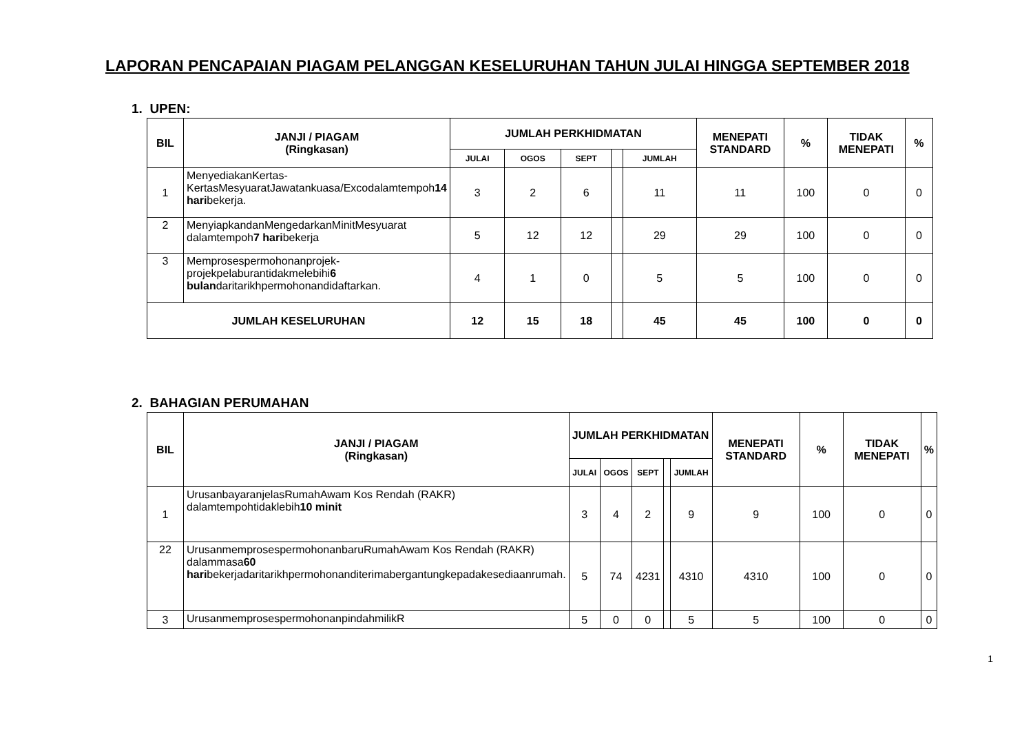LAPORAN PENCAPAIAN PIAGAM PELANGGAN KESELURUHAN TAHUN JULAI HINGGA SEPTEMBER 2018
1. UPEN:
| BIL | JANJI / PIAGAM (Ringkasan) | JUMLAH PERKHIDMATAN | | | | | MENEPATI STANDARD | % | TIDAK MENEPATI | % |
| --- | --- | --- | --- | --- | --- | --- | --- | --- | --- | --- |
| | | JULAI | OGOS | SEPT | | JUMLAH | | | | |
| 1 | MenyediakanKertas-KertasMesyuaratJawatankuasa/Excodalamtempoh 14 hari bekerja. | 3 | 2 | 6 | | 11 | 11 | 100 | 0 | 0 |
| 2 | MenyiapkandanMengedarkanMinitMesyuarat dalamtempoh 7 hari bekerja | 5 | 12 | 12 | | 29 | 29 | 100 | 0 | 0 |
| 3 | Memprosespermohonanprojek-projekpelaburantidakmelebihi 6 bulan daritarikhpermohonandidaftarkan. | 4 | 1 | 0 | | 5 | 5 | 100 | 0 | 0 |
| JUMLAH KESELURUHAN | | 12 | 15 | 18 | | 45 | 45 | 100 | 0 | 0 |
2. BAHAGIAN PERUMAHAN
| BIL | JANJI / PIAGAM (Ringkasan) | JUMLAH PERKHIDMATAN | | | | | MENEPATI STANDARD | % | TIDAK MENEPATI | % |
| --- | --- | --- | --- | --- | --- | --- | --- | --- | --- | --- |
| | | JULAI | OGOS | SEPT | | JUMLAH | | | | |
| 1 | UrusanbayaranjelasRumahAwam Kos Rendah (RAKR) dalamtempohtidaklebih 10 minit | 3 | 4 | 2 | | 9 | 9 | 100 | 0 | 0 |
| 22 | UrusanmemprosespermohonanbaruRumahAwam Kos Rendah (RAKR) dalammasa 60 hari bekerjadaritarikhpermohonanditerimabergantungkepadakesediaanrumah. | 5 | 74 | 4231 | | 4310 | 4310 | 100 | 0 | 0 |
| 3 | UrusanmemprosespermohonanpindahmilikR | 5 | 0 | 0 | | 5 | 5 | 100 | 0 | 0 |
1